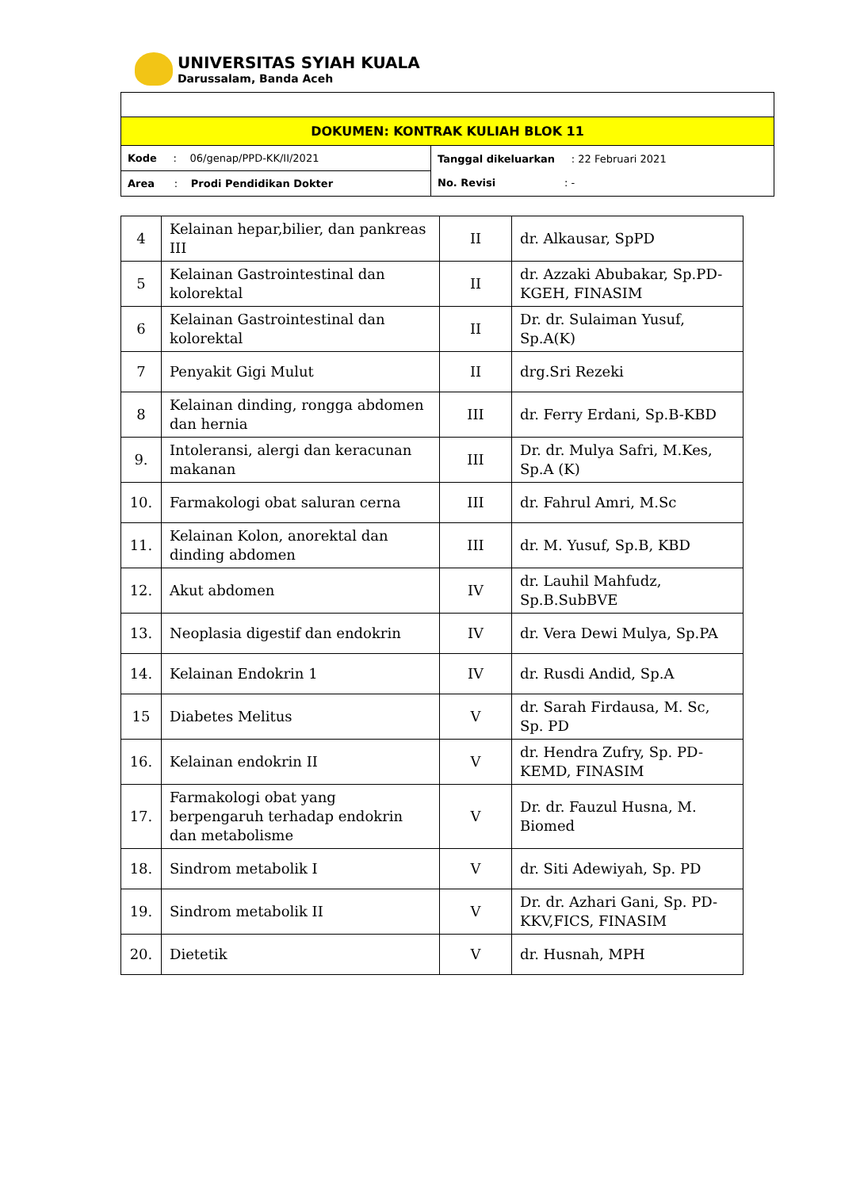UNIVERSITAS SYIAH KUALA
Darussalam, Banda Aceh
| DOKUMEN: KONTRAK KULIAH BLOK 11 | |
| Kode : 06/genap/PPD-KK/II/2021 | Tanggal dikeluarkan : 22 Februari 2021 No. Revisi : - |
| Area : Prodi Pendidikan Dokter | |
| 4 | Kelainan hepar,bilier, dan pankreas III | II | dr. Alkausar, SpPD |
| 5 | Kelainan Gastrointestinal dan kolorektal | II | dr. Azzaki Abubakar, Sp.PD-KGEH, FINASIM |
| 6 | Kelainan Gastrointestinal dan kolorektal | II | Dr. dr. Sulaiman Yusuf, Sp.A(K) |
| 7 | Penyakit Gigi Mulut | II | drg.Sri Rezeki |
| 8 | Kelainan dinding, rongga abdomen dan hernia | III | dr. Ferry Erdani, Sp.B-KBD |
| 9. | Intoleransi, alergi dan keracunan makanan | III | Dr. dr. Mulya Safri, M.Kes, Sp.A (K) |
| 10. | Farmakologi obat saluran cerna | III | dr. Fahrul Amri, M.Sc |
| 11. | Kelainan Kolon, anorektal dan dinding abdomen | III | dr. M. Yusuf, Sp.B, KBD |
| 12. | Akut abdomen | IV | dr. Lauhil Mahfudz, Sp.B.SubBVE |
| 13. | Neoplasia digestif dan endokrin | IV | dr. Vera Dewi Mulya, Sp.PA |
| 14. | Kelainan Endokrin 1 | IV | dr. Rusdi Andid, Sp.A |
| 15 | Diabetes Melitus | V | dr. Sarah Firdausa, M. Sc, Sp. PD |
| 16. | Kelainan endokrin II | V | dr. Hendra Zufry, Sp. PD-KEMD, FINASIM |
| 17. | Farmakologi obat yang berpengaruh terhadap endokrin dan metabolisme | V | Dr. dr. Fauzul Husna, M. Biomed |
| 18. | Sindrom metabolik I | V | dr. Siti Adewiyah, Sp. PD |
| 19. | Sindrom metabolik II | V | Dr. dr. Azhari Gani, Sp. PD-KKV,FICS, FINASIM |
| 20. | Dietetik | V | dr. Husnah, MPH |